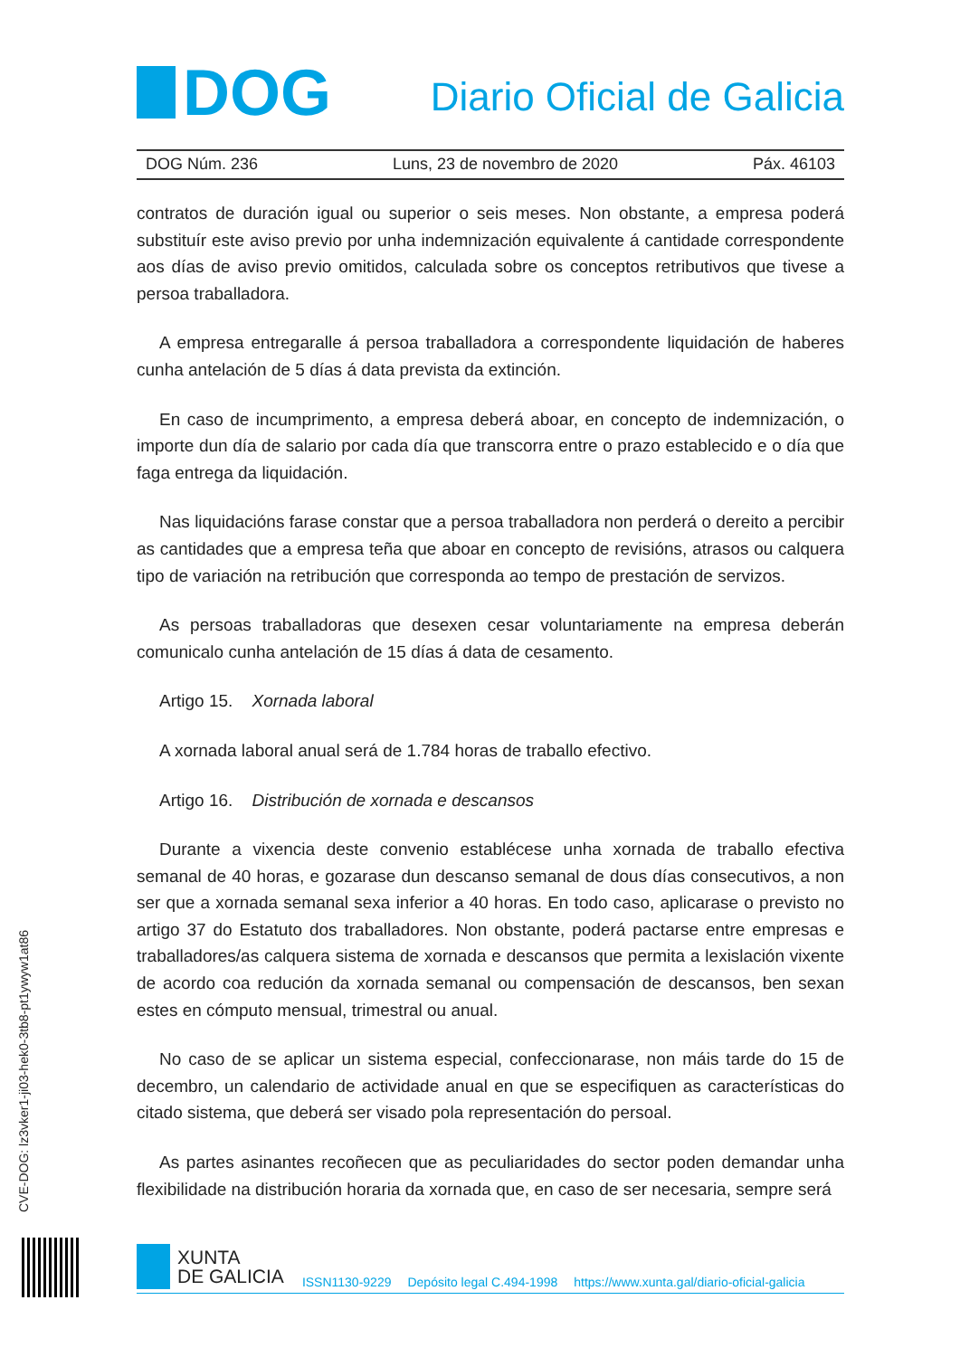DOG
Diario Oficial de Galicia
DOG Núm. 236 Luns, 23 de novembro de 2020 Páx. 46103
contratos de duración igual ou superior o seis meses. Non obstante, a empresa poderá substituír este aviso previo por unha indemnización equivalente á cantidade correspondente aos días de aviso previo omitidos, calculada sobre os conceptos retributivos que tivese a persoa traballadora.
A empresa entregaralle á persoa traballadora a correspondente liquidación de haberes cunha antelación de 5 días á data prevista da extinción.
En caso de incumprimento, a empresa deberá aboar, en concepto de indemnización, o importe dun día de salario por cada día que transcorra entre o prazo establecido e o día que faga entrega da liquidación.
Nas liquidacións farase constar que a persoa traballadora non perderá o dereito a percibir as cantidades que a empresa teña que aboar en concepto de revisións, atrasos ou calquera tipo de variación na retribución que corresponda ao tempo de prestación de servizos.
As persoas traballadoras que desexen cesar voluntariamente na empresa deberán comunicalo cunha antelación de 15 días á data de cesamento.
Artigo 15. Xornada laboral
A xornada laboral anual será de 1.784 horas de traballo efectivo.
Artigo 16. Distribución de xornada e descansos
Durante a vixencia deste convenio establécese unha xornada de traballo efectiva semanal de 40 horas, e gozarase dun descanso semanal de dous días consecutivos, a non ser que a xornada semanal sexa inferior a 40 horas. En todo caso, aplicarase o previsto no artigo 37 do Estatuto dos traballadores. Non obstante, poderá pactarse entre empresas e traballadores/as calquera sistema de xornada e descansos que permita a lexislación vixente de acordo coa redución da xornada semanal ou compensación de descansos, ben sexan estes en cómputo mensual, trimestral ou anual.
No caso de se aplicar un sistema especial, confeccionarase, non máis tarde do 15 de decembro, un calendario de actividade anual en que se especifiquen as características do citado sistema, que deberá ser visado pola representación do persoal.
As partes asinantes recoñecen que as peculiaridades do sector poden demandar unha flexibilidade na distribución horaria da xornada que, en caso de ser necesaria, sempre será
CVE-DOG: lz3vker1-ji03-hek0-3tb8-pt1ywyw1at86
XUNTA
DE GALICIA
ISSN1130-9229 Depósito legal C.494-1998 https://www.xunta.gal/diario-oficial-galicia